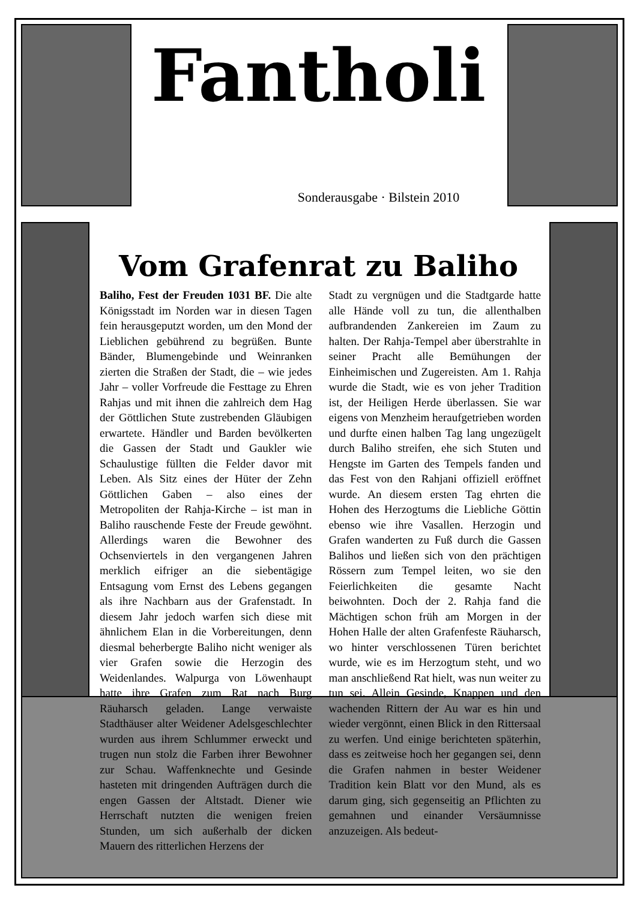Fantholi
Sonderausgabe · Bilstein 2010
Vom Grafenrat zu Baliho
Baliho, Fest der Freuden 1031 BF. Die alte Königsstadt im Norden war in diesen Tagen fein herausgeputzt worden, um den Mond der Lieblichen gebührend zu begrüßen. Bunte Bänder, Blumengebinde und Weinranken zierten die Straßen der Stadt, die – wie jedes Jahr – voller Vorfreude die Festtage zu Ehren Rahjas und mit ihnen die zahlreich dem Hag der Göttlichen Stute zustrebenden Gläubigen erwartete. Händler und Barden bevölkerten die Gassen der Stadt und Gaukler wie Schaulustige füllten die Felder davor mit Leben. Als Sitz eines der Hüter der Zehn Göttlichen Gaben – also eines der Metropoliten der Rahja-Kirche – ist man in Baliho rauschende Feste der Freude gewöhnt. Allerdings waren die Bewohner des Ochsenviertels in den vergangenen Jahren merklich eifriger an die siebentägige Entsagung vom Ernst des Lebens gegangen als ihre Nachbarn aus der Grafenstadt. In diesem Jahr jedoch warfen sich diese mit ähnlichem Elan in die Vorbereitungen, denn diesmal beherbergte Baliho nicht weniger als vier Grafen sowie die Herzogin des Weidenlandes. Walpurga von Löwenhaupt hatte ihre Grafen zum Rat nach Burg Räuharsch geladen. Lange verwaiste Stadthäuser alter Weidener Adelsgeschlechter wurden aus ihrem Schlummer erweckt und trugen nun stolz die Farben ihrer Bewohner zur Schau. Waffenknechte und Gesinde hasteten mit dringenden Aufträgen durch die engen Gassen der Altstadt. Diener wie Herrschaft nutzten die wenigen freien Stunden, um sich außerhalb der dicken Mauern des ritterlichen Herzens der
Stadt zu vergnügen und die Stadtgarde hatte alle Hände voll zu tun, die allenthalben aufbrandenden Zankereien im Zaum zu halten. Der Rahja-Tempel aber überstrahlte in seiner Pracht alle Bemühungen der Einheimischen und Zugereisten. Am 1. Rahja wurde die Stadt, wie es von jeher Tradition ist, der Heiligen Herde überlassen. Sie war eigens von Menzheim heraufgetrieben worden und durfte einen halben Tag lang ungezügelt durch Baliho streifen, ehe sich Stuten und Hengste im Garten des Tempels fanden und das Fest von den Rahjani offiziell eröffnet wurde. An diesem ersten Tag ehrten die Hohen des Herzogtums die Liebliche Göttin ebenso wie ihre Vasallen. Herzogin und Grafen wanderten zu Fuß durch die Gassen Balihos und ließen sich von den prächtigen Rössern zum Tempel leiten, wo sie den Feierlichkeiten die gesamte Nacht beiwohnten. Doch der 2. Rahja fand die Mächtigen schon früh am Morgen in der Hohen Halle der alten Grafenfeste Räuharsch, wo hinter verschlossenen Türen berichtet wurde, wie es im Herzogtum steht, und wo man anschließend Rat hielt, was nun weiter zu tun sei. Allein Gesinde, Knappen und den wachenden Rittern der Au war es hin und wieder vergönnt, einen Blick in den Rittersaal zu werfen. Und einige berichteten späterhin, dass es zeitweise hoch her gegangen sei, denn die Grafen nahmen in bester Weidener Tradition kein Blatt vor den Mund, als es darum ging, sich gegenseitig an Pflichten zu gemahnen und einander Versäumnisse anzuzeigen. Als bedeut-